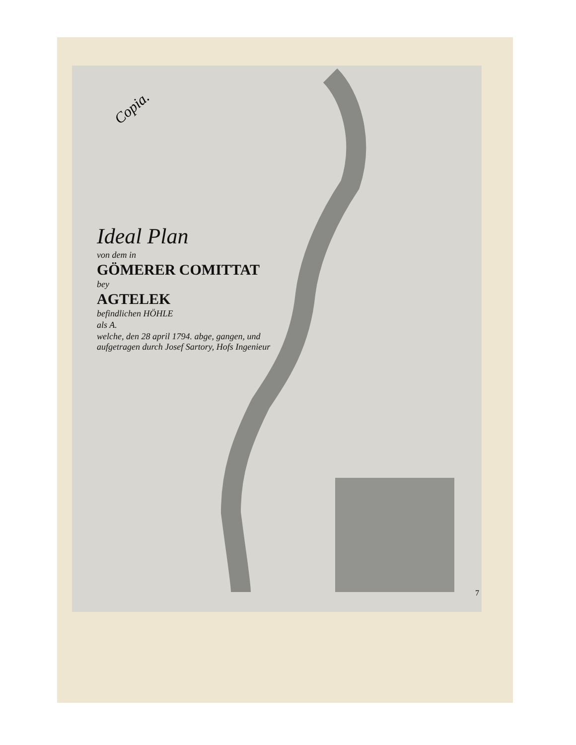Copia.
Ideal Plan
von dem in
GÖMERER COMITTAT
bey
AGTELEK
befindlichen HÖHLE
als A.
welche, den 28 april 1794. abge, gangen, und aufgetragen durch Josef Sartory, Hofs Ingenieur
7